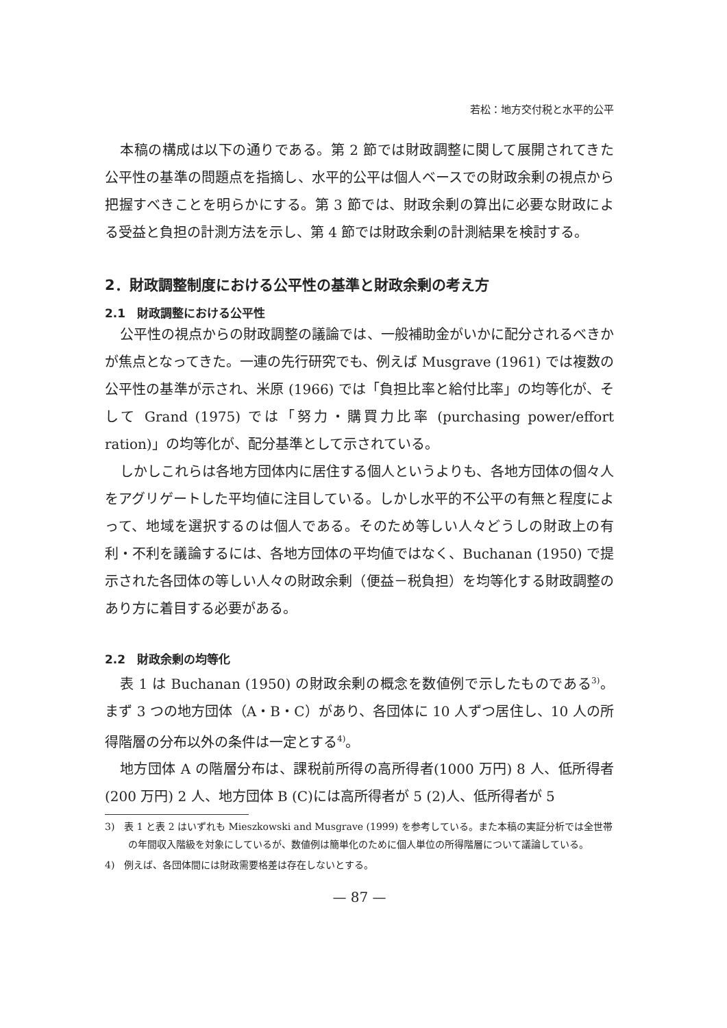若松：地方交付税と水平的公平
本稿の構成は以下の通りである。第 2 節では財政調整に関して展開されてきた公平性の基準の問題点を指摘し、水平的公平は個人ベースでの財政余剰の視点から把握すべきことを明らかにする。第 3 節では、財政余剰の算出に必要な財政による受益と負担の計測方法を示し、第 4 節では財政余剰の計測結果を検討する。
2．財政調整制度における公平性の基準と財政余剰の考え方
2.1　財政調整における公平性
公平性の視点からの財政調整の議論では、一般補助金がいかに配分されるべきかが焦点となってきた。一連の先行研究でも、例えば Musgrave (1961) では複数の公平性の基準が示され、米原 (1966) では「負担比率と給付比率」の均等化が、そして Grand (1975) では「努力・購買力比率 (purchasing power/effort ration)」の均等化が、配分基準として示されている。
しかしこれらは各地方団体内に居住する個人というよりも、各地方団体の個々人をアグリゲートした平均値に注目している。しかし水平的不公平の有無と程度によって、地域を選択するのは個人である。そのため等しい人々どうしの財政上の有利・不利を議論するには、各地方団体の平均値ではなく、Buchanan (1950) で提示された各団体の等しい人々の財政余剰（便益－税負担）を均等化する財政調整のあり方に着目する必要がある。
2.2　財政余剰の均等化
表 1 は Buchanan (1950) の財政余剰の概念を数値例で示したものである<sup>3)</sup>。まず 3 つの地方団体（A・B・C）があり、各団体に 10 人ずつ居住し、10 人の所得階層の分布以外の条件は一定とする<sup>4)</sup>。
地方団体 A の階層分布は、課税前所得の高所得者(1000 万円) 8 人、低所得者(200 万円) 2 人、地方団体 B (C)には高所得者が 5 (2)人、低所得者が 5
3)　表 1 と表 2 はいずれも Mieszkowski and Musgrave (1999) を参考している。また本稿の実証分析では全世帯の年間収入階級を対象にしているが、数値例は簡単化のために個人単位の所得階層について議論している。
4)　例えば、各団体間には財政需要格差は存在しないとする。
— 87 —